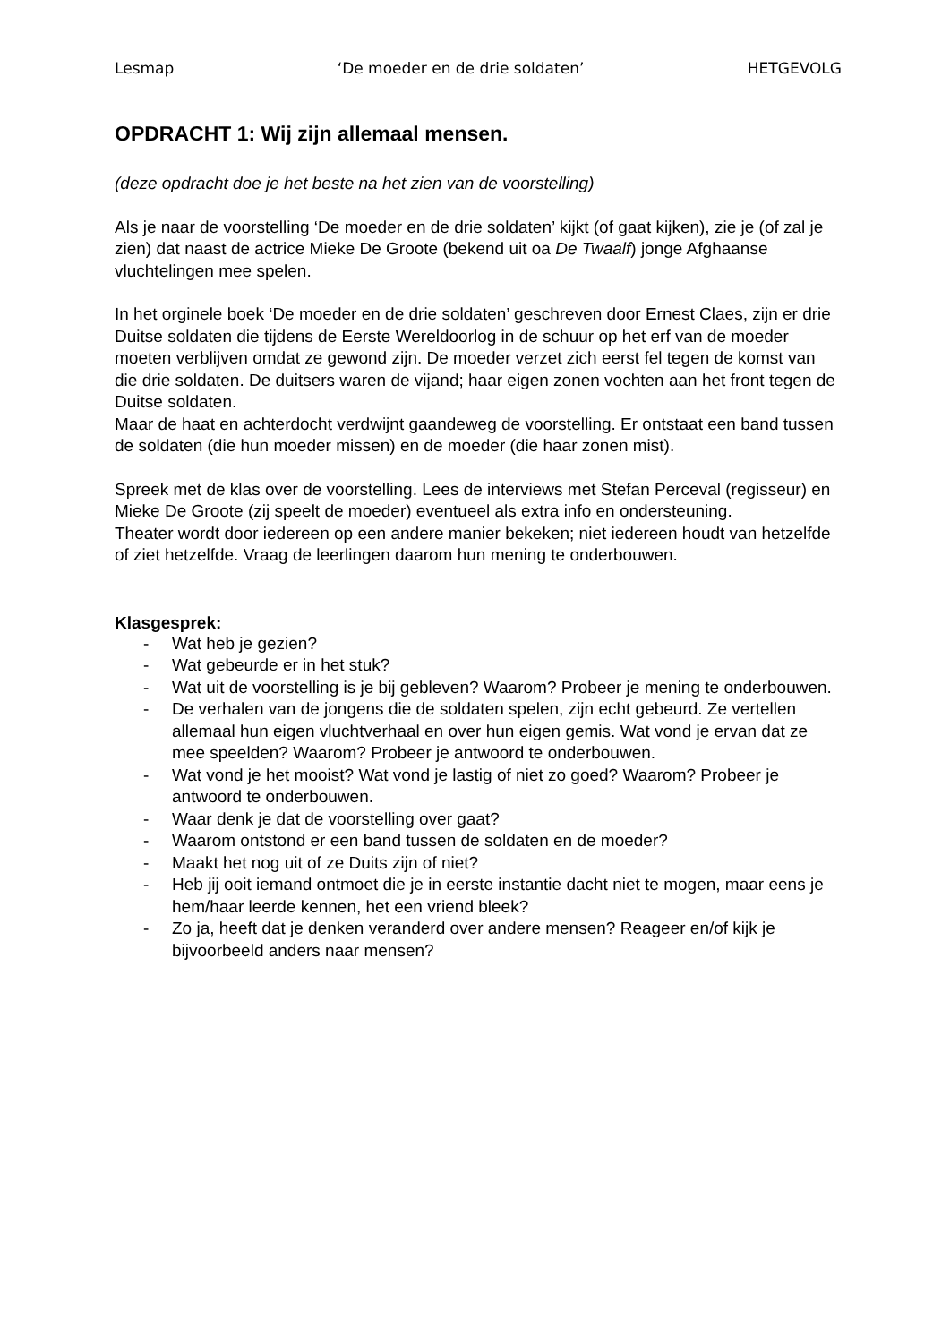Lesmap ‘De moeder en de drie soldaten’ HETGEVOLG
OPDRACHT 1: Wij zijn allemaal mensen.
(deze opdracht doe je het beste na het zien van de voorstelling)
Als je naar de voorstelling ‘De moeder en de drie soldaten’ kijkt (of gaat kijken), zie je (of zal je zien) dat naast de actrice Mieke De Groote (bekend uit oa De Twaalf) jonge Afghaanse vluchtelingen mee spelen.
In het orginele boek ‘De moeder en de drie soldaten’ geschreven door Ernest Claes, zijn er drie Duitse soldaten die tijdens de Eerste Wereldoorlog in de schuur op het erf van de moeder moeten verblijven omdat ze gewond zijn. De moeder verzet zich eerst fel tegen de komst van die drie soldaten. De duitsers waren de vijand; haar eigen zonen vochten aan het front tegen de Duitse soldaten.
Maar de haat en achterdocht verdwijnt gaandeweg de voorstelling. Er ontstaat een band tussen de soldaten (die hun moeder missen) en de moeder (die haar zonen mist).
Spreek met de klas over de voorstelling. Lees de interviews met Stefan Perceval (regisseur) en Mieke De Groote (zij speelt de moeder) eventueel als extra info en ondersteuning.
Theater wordt door iedereen op een andere manier bekeken; niet iedereen houdt van hetzelfde of ziet hetzelfde. Vraag de leerlingen daarom hun mening te onderbouwen.
Klasgesprek:
- Wat heb je gezien?
- Wat gebeurde er in het stuk?
- Wat uit de voorstelling is je bij gebleven? Waarom? Probeer je mening te onderbouwen.
- De verhalen van de jongens die de soldaten spelen, zijn echt gebeurd. Ze vertellen allemaal hun eigen vluchtverhaal en over hun eigen gemis. Wat vond je ervan dat ze mee speelden? Waarom? Probeer je antwoord te onderbouwen.
- Wat vond je het mooist? Wat vond je lastig of niet zo goed? Waarom? Probeer je antwoord te onderbouwen.
- Waar denk je dat de voorstelling over gaat?
- Waarom ontstond er een band tussen de soldaten en de moeder?
- Maakt het nog uit of ze Duits zijn of niet?
- Heb jij ooit iemand ontmoet die je in eerste instantie dacht niet te mogen, maar eens je hem/haar leerde kennen, het een vriend bleek?
- Zo ja, heeft dat je denken veranderd over andere mensen? Reageer en/of kijk je bijvoorbeeld anders naar mensen?